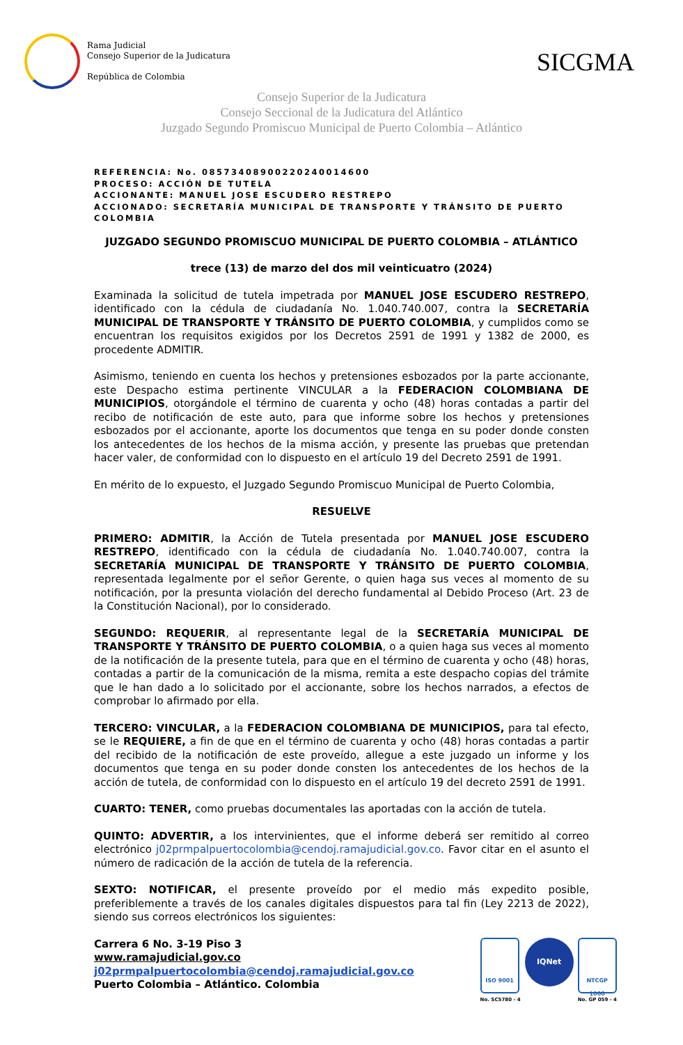Rama Judicial
Consejo Superior de la Judicatura
República de Colombia
SICGMA
Consejo Superior de la Judicatura
Consejo Seccional de la Judicatura del Atlántico
Juzgado Segundo Promiscuo Municipal de Puerto Colombia – Atlántico
REFERENCIA: No. 08573408900220240014600
PROCESO: ACCIÓN DE TUTELA
ACCIONANTE: MANUEL JOSE ESCUDERO RESTREPO
ACCIONADO: SECRETARÍA MUNICIPAL DE TRANSPORTE Y TRÁNSITO DE PUERTO COLOMBIA
JUZGADO SEGUNDO PROMISCUO MUNICIPAL DE PUERTO COLOMBIA – ATLÁNTICO
trece (13) de marzo del dos mil veinticuatro (2024)
Examinada la solicitud de tutela impetrada por MANUEL JOSE ESCUDERO RESTREPO, identificado con la cédula de ciudadanía No. 1.040.740.007, contra la SECRETARÍA MUNICIPAL DE TRANSPORTE Y TRÁNSITO DE PUERTO COLOMBIA, y cumplidos como se encuentran los requisitos exigidos por los Decretos 2591 de 1991 y 1382 de 2000, es procedente ADMITIR.
Asimismo, teniendo en cuenta los hechos y pretensiones esbozados por la parte accionante, este Despacho estima pertinente VINCULAR a la FEDERACION COLOMBIANA DE MUNICIPIOS, otorgándole el término de cuarenta y ocho (48) horas contadas a partir del recibo de notificación de este auto, para que informe sobre los hechos y pretensiones esbozados por el accionante, aporte los documentos que tenga en su poder donde consten los antecedentes de los hechos de la misma acción, y presente las pruebas que pretendan hacer valer, de conformidad con lo dispuesto en el artículo 19 del Decreto 2591 de 1991.
En mérito de lo expuesto, el Juzgado Segundo Promiscuo Municipal de Puerto Colombia,
RESUELVE
PRIMERO: ADMITIR, la Acción de Tutela presentada por MANUEL JOSE ESCUDERO RESTREPO, identificado con la cédula de ciudadanía No. 1.040.740.007, contra la SECRETARÍA MUNICIPAL DE TRANSPORTE Y TRÁNSITO DE PUERTO COLOMBIA, representada legalmente por el señor Gerente, o quien haga sus veces al momento de su notificación, por la presunta violación del derecho fundamental al Debido Proceso (Art. 23 de la Constitución Nacional), por lo considerado.
SEGUNDO: REQUERIR, al representante legal de la SECRETARÍA MUNICIPAL DE TRANSPORTE Y TRÁNSITO DE PUERTO COLOMBIA, o a quien haga sus veces al momento de la notificación de la presente tutela, para que en el término de cuarenta y ocho (48) horas, contadas a partir de la comunicación de la misma, remita a este despacho copias del trámite que le han dado a lo solicitado por el accionante, sobre los hechos narrados, a efectos de comprobar lo afirmado por ella.
TERCERO: VINCULAR, a la FEDERACION COLOMBIANA DE MUNICIPIOS, para tal efecto, se le REQUIERE, a fin de que en el término de cuarenta y ocho (48) horas contadas a partir del recibido de la notificación de este proveído, allegue a este juzgado un informe y los documentos que tenga en su poder donde consten los antecedentes de los hechos de la acción de tutela, de conformidad con lo dispuesto en el artículo 19 del decreto 2591 de 1991.
CUARTO: TENER, como pruebas documentales las aportadas con la acción de tutela.
QUINTO: ADVERTIR, a los intervinientes, que el informe deberá ser remitido al correo electrónico j02prmpalpuertocolombia@cendoj.ramajudicial.gov.co. Favor citar en el asunto el número de radicación de la acción de tutela de la referencia.
SEXTO: NOTIFICAR, el presente proveído por el medio más expedito posible, preferiblemente a través de los canales digitales dispuestos para tal fin (Ley 2213 de 2022), siendo sus correos electrónicos los siguientes:
Carrera 6 No. 3-19 Piso 3
www.ramajudicial.gov.co
j02prmpalpuertocolombia@cendoj.ramajudicial.gov.co
Puerto Colombia – Atlántico. Colombia
ISO 9001
No. SC5780 - 4
IQNet
NTCGP 1000
No. GP 059 - 4